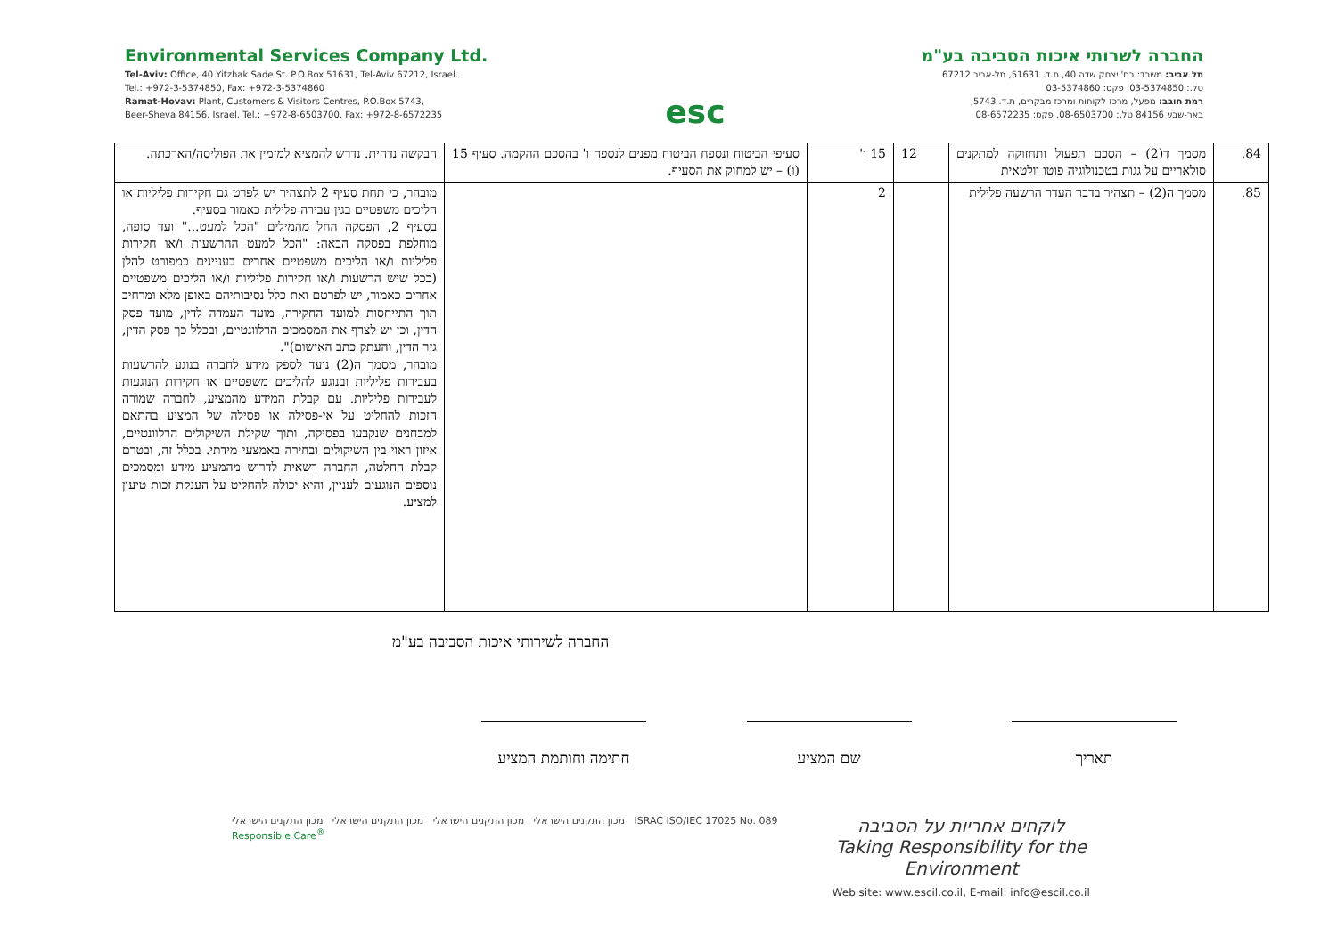Environmental Services Company Ltd.
Tel-Aviv: Office, 40 Yitzhak Sade St. P.O.Box 51631, Tel-Aviv 67212, Israel.
Tel.: +972-3-5374850, Fax: +972-3-5374860
Ramat-Hovav: Plant, Customers & Visitors Centres, P.O.Box 5743,
Beer-Sheva 84156, Israel. Tel.: +972-8-6503700, Fax: +972-8-6572235
esc
החברה לשרותי איכות הסביבה בע"מ
תל אביב: משרד: רח' יצחק שדה 40, ת.ד. 51631, תל-אביב 67212
טל.: 03-5374850, פקס: 03-5374860
רמת חובב: מפעל, מרכז לקוחות ומרכז מבקרים, ת.ד. 5743,
באר-שבע 84156 טל.: 08-6503700, פקס: 08-6572235
| 84. | מסמך ד(2) – הסכם תפעול ותחזוקה למתקנים סולאריים על גגות בטכנולוגיה פוטו וולטאית | 12 | 15 ו' | סעיפי הביטוח ונספח הביטוח מפנים לנספח ו' בהסכם ההקמה. סעיף 15 (ו) – יש למחוק את הסעיף. | הבקשה נדחית. נדרש להמציא למזמין את הפוליסה/הארכתה. |
| 85. | מסמך ה(2) – תצהיר בדבר העדר הרשעה פלילית | | 2 | | מובהר, כי תחת סעיף 2 לתצהיר יש לפרט גם חקירות פליליות או הליכים משפטיים בגין עבירה פלילית כאמור בסעיף. בסעיף 2, הפסקה החל מהמילים "הכל למעט..." ועד סופה, מוחלפת בפסקה הבאה: "הכל למעט ההרשעות ו/או חקירות פליליות ו/או הליכים משפטיים אחרים בעניינים כמפורט להלן (ככל שיש הרשעות ו/או חקירות פליליות ו/או הליכים משפטיים אחרים כאמור, יש לפרטם ואת כלל נסיבותיהם באופן מלא ומרחיב תוך התייחסות למועד החקירה, מועד העמדה לדין, מועד פסק הדין, וכן יש לצרף את המסמכים הרלוונטיים, ובכלל כך פסק הדין, גזר הדין, והעתק כתב האישום)". מובהר, מסמך ה(2) נועד לספק מידע לחברה בנוגע להרשעות בעבירות פליליות ובנוגע להליכים משפטיים או חקירות הנוגעות לעבירות פליליות. עם קבלת המידע מהמציע, לחברה שמורה הזכות להחליט על אי-פסילה או פסילה של המציע בהתאם למבחנים שנקבעו בפסיקה, ותוך שקילת השיקולים הרלוונטיים, איזון ראוי בין השיקולים ובחירה באמצעי מידתי. בכלל זה, ובטרם קבלת החלטה, החברה רשאית לדרוש מהמציע מידע ומסמכים נוספים הנוגעים לעניין, והיא יכולה להחליט על הענקת זכות טיעון למציע. |
החברה לשירותי איכות הסביבה בע"מ
תאריך שם המציע חתימה וחותמת המציע
מכון התקנים הישראלי מכון התקנים הישראלי מכון התקנים הישראלי מכון התקנים הישראלי ISRAC ISO/IEC 17025 No. 089 Responsible Care<sup>®</sup>
לוקחים אחריות על הסביבה
Taking Responsibility for the Environment
Web site: www.escil.co.il, E-mail: info@escil.co.il